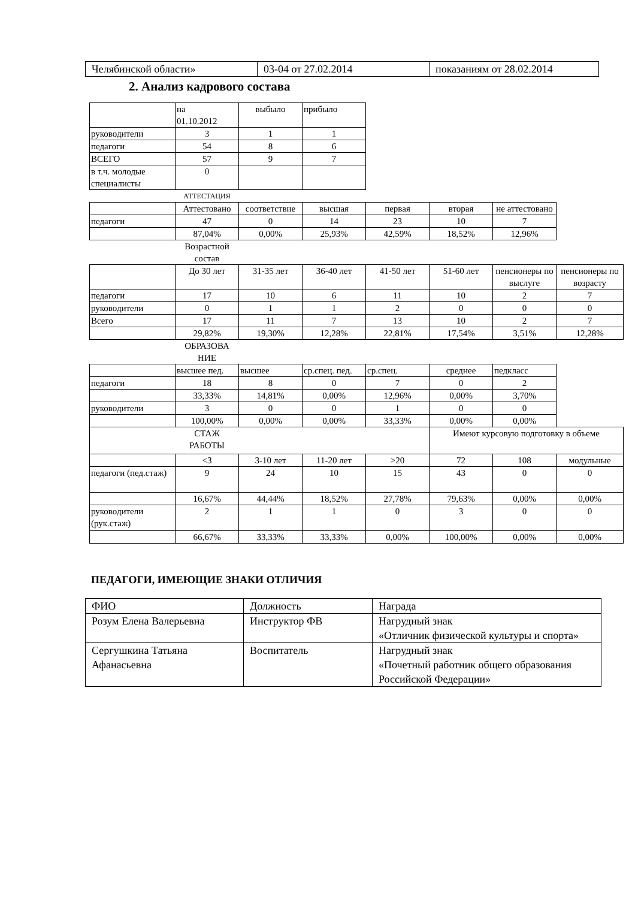| Челябинской области» | 03-04 от 27.02.2014 | показаниям от 28.02.2014 |
2. Анализ кадрового состава
| | на 01.10.2012 | выбыло | прибыло | | | | |
| руководители | 3 | 1 | 1 | | | | |
| педагоги | 54 | 8 | 6 | | | | |
| ВСЕГО | 57 | 9 | 7 | | | | |
| в т.ч. молодые специалисты | 0 | | | | | | |
| | АТТЕСТАЦИЯ | | | | | | |
| | Аттестовано | соответствие | высшая | первая | вторая | не аттестовано | |
| педагоги | 47 | 0 | 14 | 23 | 10 | 7 | |
| | 87,04% | 0,00% | 25,93% | 42,59% | 18,52% | 12,96% | |
| | Возрастной состав | | | | | | |
| | До 30 лет | 31-35 лет | 36-40 лет | 41-50 лет | 51-60 лет | пенсионеры по выслуге | пенсионеры по возрасту |
| педагоги | 17 | 10 | 6 | 11 | 10 | 2 | 7 |
| руководители | 0 | 1 | 1 | 2 | 0 | 0 | 0 |
| Всего | 17 | 11 | 7 | 13 | 10 | 2 | 7 |
| | 29,82% | 19,30% | 12,28% | 22,81% | 17,54% | 3,51% | 12,28% |
| | ОБРАЗОВА НИЕ | | | | | | |
| | высшее пед. | высшее | ср.спец. пед. | ср.спец. | среднее | педкласс | |
| педагоги | 18 | 8 | 0 | 7 | 0 | 2 | |
| | 33,33% | 14,81% | 0,00% | 12,96% | 0,00% | 3,70% | |
| руководители | 3 | 0 | 0 | 1 | 0 | 0 | |
| | 100,00% | 0,00% | 0,00% | 33,33% | 0,00% | 0,00% | |
| | СТАЖ РАБОТЫ | | | | Имеют курсовую подготовку в объеме | | |
| | <3 | 3-10 лет | 11-20 лет | >20 | 72 | 108 | модульные |
| педагоги (пед.стаж) | 9 | 24 | 10 | 15 | 43 | 0 | 0 |
| | 16,67% | 44,44% | 18,52% | 27,78% | 79,63% | 0,00% | 0,00% |
| руководители (рук.стаж) | 2 | 1 | 1 | 0 | 3 | 0 | 0 |
| | 66,67% | 33,33% | 33,33% | 0,00% | 100,00% | 0,00% | 0,00% |
ПЕДАГОГИ, ИМЕЮЩИЕ ЗНАКИ ОТЛИЧИЯ
| ФИО | Должность | Награда |
| Розум Елена Валерьевна | Инструктор ФВ | Нагрудный знак «Отличник физической культуры и спорта» |
| Сергушкина Татьяна Афанасьевна | Воспитатель | Нагрудный знак «Почетный работник общего образования Российской Федерации» |